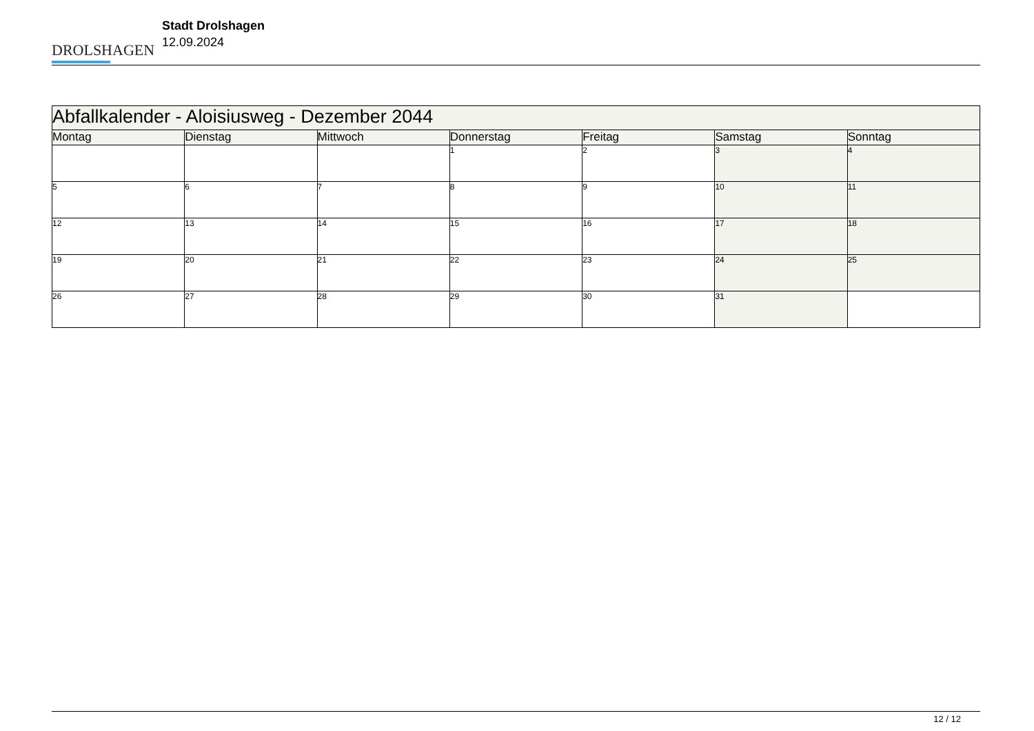DROLSHAGEN
Stadt Drolshagen
12.09.2024
| Abfallkalender - Aloisiusweg - Dezember 2044 | | | | | | |
| Montag | Dienstag | Mittwoch | Donnerstag | Freitag | Samstag | Sonntag |
| | | | 1 | 2 | 3 | 4 |
| 5 | 6 | 7 | 8 | 9 | 10 | 11 |
| 12 | 13 | 14 | 15 | 16 | 17 | 18 |
| 19 | 20 | 21 | 22 | 23 | 24 | 25 |
| 26 | 27 | 28 | 29 | 30 | 31 | |
12 / 12